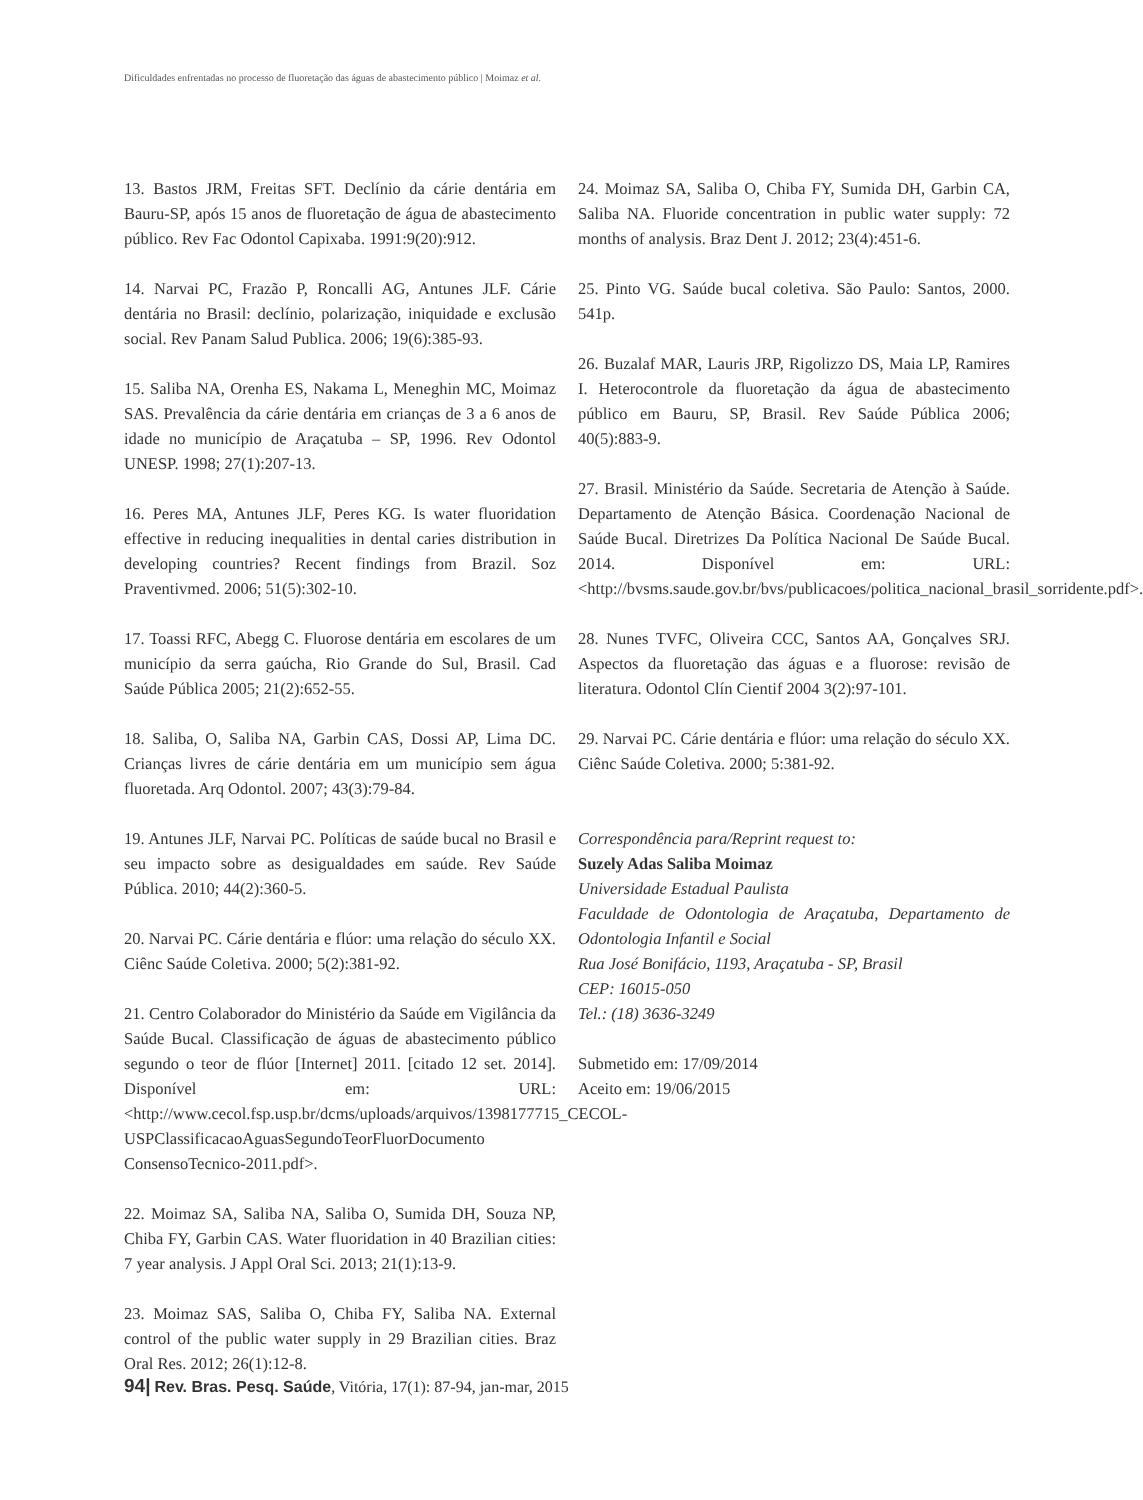Dificuldades enfrentadas no processo de fluoretação das águas de abastecimento público | Moimaz et al.
13. Bastos JRM, Freitas SFT. Declínio da cárie dentária em Bauru-SP, após 15 anos de fluoretação de água de abastecimento público. Rev Fac Odontol Capixaba. 1991:9(20):912.
14. Narvai PC, Frazão P, Roncalli AG, Antunes JLF. Cárie dentária no Brasil: declínio, polarização, iniquidade e exclusão social. Rev Panam Salud Publica. 2006; 19(6):385-93.
15. Saliba NA, Orenha ES, Nakama L, Meneghin MC, Moimaz SAS. Prevalência da cárie dentária em crianças de 3 a 6 anos de idade no município de Araçatuba – SP, 1996. Rev Odontol UNESP. 1998; 27(1):207-13.
16. Peres MA, Antunes JLF, Peres KG. Is water fluoridation effective in reducing inequalities in dental caries distribution in developing countries? Recent findings from Brazil. Soz Praventivmed. 2006; 51(5):302-10.
17. Toassi RFC, Abegg C. Fluorose dentária em escolares de um município da serra gaúcha, Rio Grande do Sul, Brasil. Cad Saúde Pública 2005; 21(2):652-55.
18. Saliba, O, Saliba NA, Garbin CAS, Dossi AP, Lima DC. Crianças livres de cárie dentária em um município sem água fluoretada. Arq Odontol. 2007; 43(3):79-84.
19. Antunes JLF, Narvai PC. Políticas de saúde bucal no Brasil e seu impacto sobre as desigualdades em saúde. Rev Saúde Pública. 2010; 44(2):360-5.
20. Narvai PC. Cárie dentária e flúor: uma relação do século XX. Ciênc Saúde Coletiva. 2000; 5(2):381-92.
21. Centro Colaborador do Ministério da Saúde em Vigilância da Saúde Bucal. Classificação de águas de abastecimento público segundo o teor de flúor [Internet] 2011. [citado 12 set. 2014]. Disponível em: URL: <http://www.cecol.fsp.usp.br/dcms/uploads/arquivos/1398177715_CECOL-USPClassificacaoAguasSegundoTeorFluorDocumento ConsensoTecnico-2011.pdf>.
22. Moimaz SA, Saliba NA, Saliba O, Sumida DH, Souza NP, Chiba FY, Garbin CAS. Water fluoridation in 40 Brazilian cities: 7 year analysis. J Appl Oral Sci. 2013; 21(1):13-9.
23. Moimaz SAS, Saliba O, Chiba FY, Saliba NA. External control of the public water supply in 29 Brazilian cities. Braz Oral Res. 2012; 26(1):12-8.
24. Moimaz SA, Saliba O, Chiba FY, Sumida DH, Garbin CA, Saliba NA. Fluoride concentration in public water supply: 72 months of analysis. Braz Dent J. 2012; 23(4):451-6.
25. Pinto VG. Saúde bucal coletiva. São Paulo: Santos, 2000. 541p.
26. Buzalaf MAR, Lauris JRP, Rigolizzo DS, Maia LP, Ramires I. Heterocontrole da fluoretação da água de abastecimento público em Bauru, SP, Brasil. Rev Saúde Pública 2006; 40(5):883-9.
27. Brasil. Ministério da Saúde. Secretaria de Atenção à Saúde. Departamento de Atenção Básica. Coordenação Nacional de Saúde Bucal. Diretrizes Da Política Nacional De Saúde Bucal. 2014. Disponível em: URL: <http://bvsms.saude.gov.br/bvs/publicacoes/politica_nacional_brasil_sorridente.pdf>.
28. Nunes TVFC, Oliveira CCC, Santos AA, Gonçalves SRJ. Aspectos da fluoretação das águas e a fluorose: revisão de literatura. Odontol Clín Cientif 2004 3(2):97-101.
29. Narvai PC. Cárie dentária e flúor: uma relação do século XX. Ciênc Saúde Coletiva. 2000; 5:381-92.
Correspondência para/Reprint request to:
Suzely Adas Saliba Moimaz
Universidade Estadual Paulista
Faculdade de Odontologia de Araçatuba, Departamento de Odontologia Infantil e Social
Rua José Bonifácio, 1193, Araçatuba - SP, Brasil
CEP: 16015-050
Tel.: (18) 3636-3249
Submetido em: 17/09/2014
Aceito em: 19/06/2015
94| Rev. Bras. Pesq. Saúde, Vitória, 17(1): 87-94, jan-mar, 2015